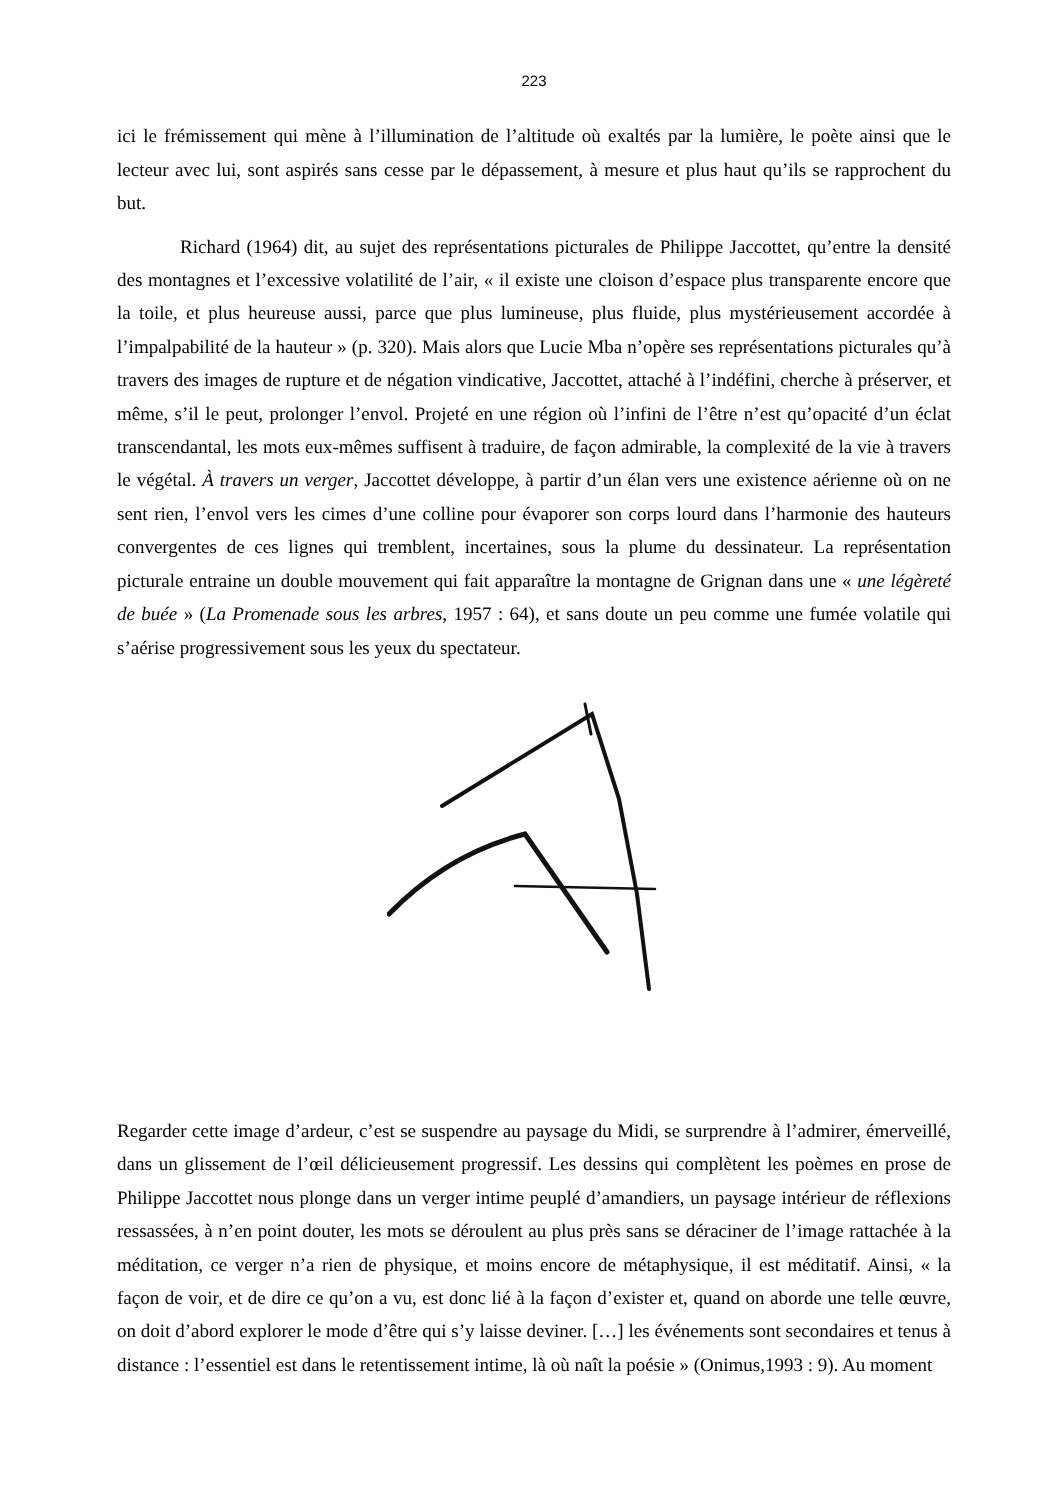223
ici le frémissement qui mène à l’illumination de l’altitude où exaltés par la lumière, le poète ainsi que le lecteur avec lui, sont aspirés sans cesse par le dépassement, à mesure et plus haut qu’ils se rapprochent du but.
Richard (1964) dit, au sujet des représentations picturales de Philippe Jaccottet, qu’entre la densité des montagnes et l’excessive volatilité de l’air, « il existe une cloison d’espace plus transparente encore que la toile, et plus heureuse aussi, parce que plus lumineuse, plus fluide, plus mystérieusement accordée à l’impalpabilité de la hauteur » (p. 320). Mais alors que Lucie Mba n’opère ses représentations picturales qu’à travers des images de rupture et de négation vindicative, Jaccottet, attaché à l’indéfini, cherche à préserver, et même, s’il le peut, prolonger l’envol. Projeté en une région où l’infini de l’être n’est qu’opacité d’un éclat transcendantal, les mots eux-mêmes suffisent à traduire, de façon admirable, la complexité de la vie à travers le végétal. À travers un verger, Jaccottet développe, à partir d’un élan vers une existence aérienne où on ne sent rien, l’envol vers les cimes d’une colline pour évaporer son corps lourd dans l’harmonie des hauteurs convergentes de ces lignes qui tremblent, incertaines, sous la plume du dessinateur. La représentation picturale entraine un double mouvement qui fait apparaître la montagne de Grignan dans une « une légèreté de buée » (La Promenade sous les arbres, 1957 : 64), et sans doute un peu comme une fumée volatile qui s’aérise progressivement sous les yeux du spectateur.
Regarder cette image d’ardeur, c’est se suspendre au paysage du Midi, se surprendre à l’admirer, émerveillé, dans un glissement de l’œil délicieusement progressif. Les dessins qui complètent les poèmes en prose de Philippe Jaccottet nous plonge dans un verger intime peuplé d’amandiers, un paysage intérieur de réflexions ressassées, à n’en point douter, les mots se déroulent au plus près sans se déraciner de l’image rattachée à la méditation, ce verger n’a rien de physique, et moins encore de métaphysique, il est méditatif. Ainsi, « la façon de voir, et de dire ce qu’on a vu, est donc lié à la façon d’exister et, quand on aborde une telle œuvre, on doit d’abord explorer le mode d’être qui s’y laisse deviner. […] les événements sont secondaires et tenus à distance : l’essentiel est dans le retentissement intime, là où naît la poésie » (Onimus,1993 : 9). Au moment